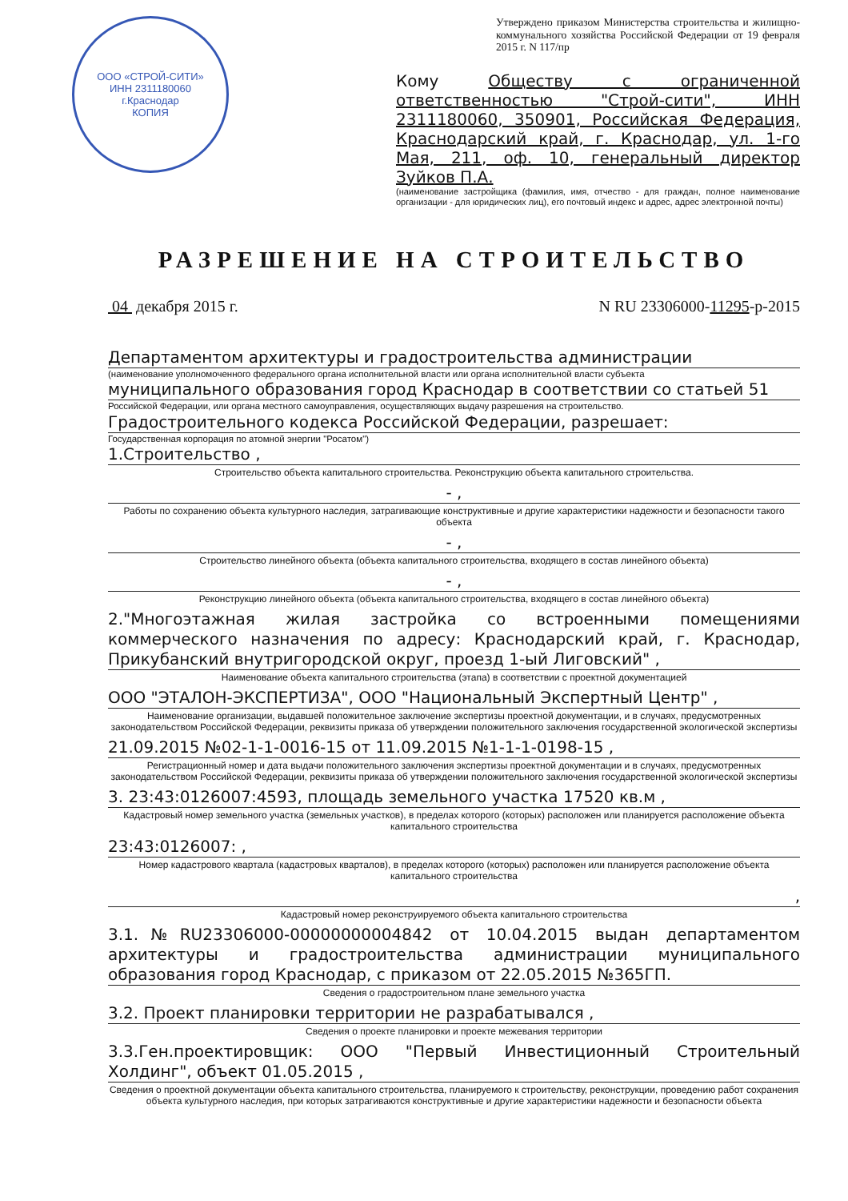ООО «СТРОЙ-СИТИ»
ИНН 2311180060
г.Краснодар
КОПИЯ
Утверждено приказом Министерства строительства и жилищно-коммунального хозяйства Российской Федерации от 19 февраля 2015 г. N 117/пр
Кому Обществу с ограниченной ответственностью "Строй-сити", ИНН 2311180060, 350901, Российская Федерация, Краснодарский край, г. Краснодар, ул. 1-го Мая, 211, оф. 10, генеральный директор Зуйков П.А.
(наименование застройщика (фамилия, имя, отчество - для граждан, полное наименование организации - для юридических лиц), его почтовый индекс и адрес, адрес электронной почты)
РАЗРЕШЕНИЕ НА СТРОИТЕЛЬСТВО
04 декабря 2015 г. N RU 23306000-11295-р-2015
Департаментом архитектуры и градостроительства администрации
(наименование уполномоченного федерального органа исполнительной власти или органа исполнительной власти субъекта
муниципального образования город Краснодар в соответствии со статьей 51
Российской Федерации, или органа местного самоуправления, осуществляющих выдачу разрешения на строительство.
Градостроительного кодекса Российской Федерации, разрешает:
Государственная корпорация по атомной энергии "Росатом")
1.Строительство ,
Строительство объекта капитального строительства. Реконструкцию объекта капитального строительства.
- ,
Работы по сохранению объекта культурного наследия, затрагивающие конструктивные и другие характеристики надежности и безопасности такого объекта
- ,
Строительство линейного объекта (объекта капитального строительства, входящего в состав линейного объекта)
- ,
Реконструкцию линейного объекта (объекта капитального строительства, входящего в состав линейного объекта)
2."Многоэтажная жилая застройка со встроенными помещениями коммерческого назначения по адресу: Краснодарский край, г. Краснодар, Прикубанский внутригородской округ, проезд 1-ый Лиговский" ,
Наименование объекта капитального строительства (этапа) в соответствии с проектной документацией
ООО "ЭТАЛОН-ЭКСПЕРТИЗА", ООО "Национальный Экспертный Центр" ,
Наименование организации, выдавшей положительное заключение экспертизы проектной документации, и в случаях, предусмотренных законодательством Российской Федерации, реквизиты приказа об утверждении положительного заключения государственной экологической экспертизы
21.09.2015 №02-1-1-0016-15 от 11.09.2015 №1-1-1-0198-15 ,
Регистрационный номер и дата выдачи положительного заключения экспертизы проектной документации и в случаях, предусмотренных законодательством Российской Федерации, реквизиты приказа об утверждении положительного заключения государственной экологической экспертизы
3. 23:43:0126007:4593, площадь земельного участка 17520 кв.м ,
Кадастровый номер земельного участка (земельных участков), в пределах которого (которых) расположен или планируется расположение объекта капитального строительства
23:43:0126007: ,
Номер кадастрового квартала (кадастровых кварталов), в пределах которого (которых) расположен или планируется расположение объекта капитального строительства
,
Кадастровый номер реконструируемого объекта капитального строительства
3.1.№RU23306000-00000000004842 от 10.04.2015 выдан департаментом архитектуры и градостроительства администрации муниципального образования город Краснодар, с приказом от 22.05.2015 №365ГП.
Сведения о градостроительном плане земельного участка
3.2. Проект планировки территории не разрабатывался ,
Сведения о проекте планировки и проекте межевания территории
3.3.Ген.проектировщик: ООО "Первый Инвестиционный Строительный Холдинг", объект 01.05.2015 ,
Сведения о проектной документации объекта капитального строительства, планируемого к строительству, реконструкции, проведению работ сохранения объекта культурного наследия, при которых затрагиваются конструктивные и другие характеристики надежности и безопасности объекта